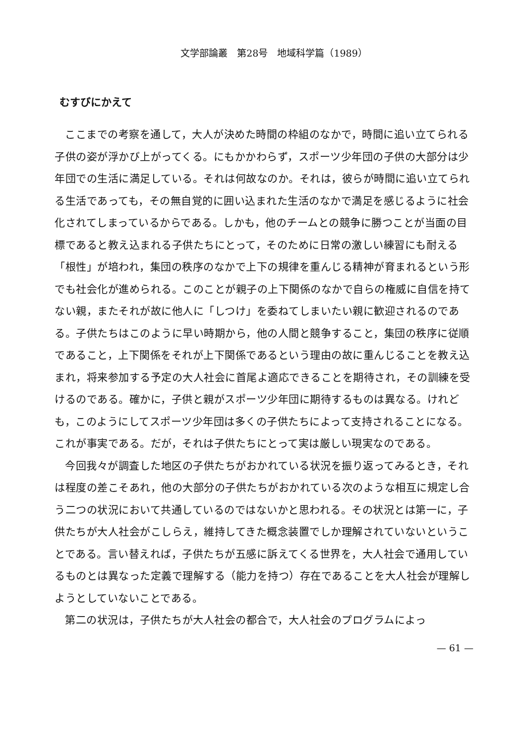文学部論叢　第28号　地域科学篇（1989）
むすびにかえて
ここまでの考察を通して，大人が決めた時間の枠組のなかで，時間に追い立てられる子供の姿が浮かび上がってくる。にもかかわらず，スポーツ少年団の子供の大部分は少年団での生活に満足している。それは何故なのか。それは，彼らが時間に追い立てられる生活であっても，その無自覚的に囲い込まれた生活のなかで満足を感じるように社会化されてしまっているからである。しかも，他のチームとの競争に勝つことが当面の目標であると教え込まれる子供たちにとって，そのために日常の激しい練習にも耐える「根性」が培われ，集団の秩序のなかで上下の規律を重んじる精神が育まれるという形でも社会化が進められる。このことが親子の上下関係のなかで自らの権威に自信を持てない親，またそれが故に他人に「しつけ」を委ねてしまいたい親に歓迎されるのである。子供たちはこのように早い時期から，他の人間と競争すること，集団の秩序に従順であること，上下関係をそれが上下関係であるという理由の故に重んじることを教え込まれ，将来参加する予定の大人社会に首尾よ適応できることを期待され，その訓練を受けるのである。確かに，子供と親がスポーツ少年団に期待するものは異なる。けれども，このようにしてスポーツ少年団は多くの子供たちによって支持されることになる。これが事実である。だが，それは子供たちにとって実は厳しい現実なのである。
今回我々が調査した地区の子供たちがおかれている状況を振り返ってみるとき，それは程度の差こそあれ，他の大部分の子供たちがおかれている次のような相互に規定し合う二つの状況において共通しているのではないかと思われる。その状況とは第一に，子供たちが大人社会がこしらえ，維持してきた概念装置でしか理解されていないということである。言い替えれば，子供たちが五感に訴えてくる世界を，大人社会で通用しているものとは異なった定義で理解する（能力を持つ）存在であることを大人社会が理解しようとしていないことである。
第二の状況は，子供たちが大人社会の都合で，大人社会のプログラムによっ
— 61 —